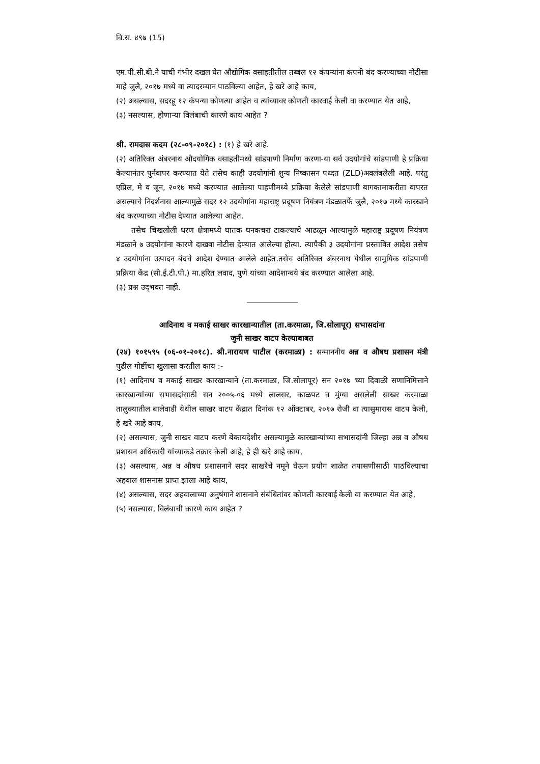वि.स. ४९७ (15)
एम.पी.सी.बी.ने याची गंभीर दखल घेत औद्योगिक वसाहतीतील तब्बल १२ कंपन्यांना कंपनी बंद करण्याच्या नोटीसा माहे जुलै, २०१७ मध्ये वा त्यादरम्यान पाठविल्या आहेत, हे खरे आहे काय,
(२) असल्यास, सदरहू १२ कंपन्या कोणत्या आहेत व त्यांच्यावर कोणती कारवाई केली वा करण्यात येत आहे,
(३) नसल्यास, होणाऱ्या विलंबाची कारणे काय आहेत ?
श्री. रामदास कदम (२८-०९-२०१८) : (१) हे खरे आहे.
(२) अतिरिक्त अंबरनाथ औदयोगिक वसाहतीमध्ये सांडपाणी निर्माण करणा-या सर्व उदयोगांचे सांडपाणी हे प्रक्रिया केल्यानंतर पुर्नवापर करण्यात येते तसेच काही उदयोगांनी शुन्य निष्कासन पध्दत (ZLD)अवलंबलेली आहे. परंतु एप्रिल, मे व जून, २०१७ मध्ये करण्यात आलेल्या पाहणीमध्ये प्रक्रिया केलेले सांडपाणी बागकामाकरीता वापरत असल्याचे निदर्शनास आल्यामुळे सदर १२ उदयोगांना महाराष्ट्र प्रदूषण नियंत्रण मंडळातर्फे जुलै, २०१७ मध्ये कारखाने बंद करण्याच्या नोटीस देण्यात आलेल्या आहेत.
तसेच चिखलोली धरण क्षेत्रामध्ये घातक घनकचरा टाकल्याचे आढळून आल्यामुळे महाराष्ट्र प्रदूषण नियंत्रण मंडळाने ७ उदयोगांना कारणे दाखवा नोटीस देण्यात आलेल्या होत्या. त्यापैकी ३ उदयोगांना प्रस्तावित आदेश तसेच ४ उदयोगांना उत्पादन बंदचे आदेश देण्यात आलेले आहेत.तसेच अतिरिक्त अंबरनाथ येथील सामुयिक सांडपाणी प्रक्रिया केंद्र (सी.ई.टी.पी.) मा.हरित लवाद, पुणे यांच्या आदेशान्वये बंद करण्यात आलेला आहे.
(३) प्रश्न उद्‌भवत नाही.
आदिनाथ व मकाई साखर कारखान्यातील (ता.करमाळा, जि.सोलापूर) सभासदांना
जुनी साखर वाटप केल्याबाबत
(२४) १०१५९५ (०६-०१-२०१८). श्री.नारायण पाटील (करमाळा) : सन्माननीय अन्न व औषध प्रशासन मंत्री पुढील गोष्टींचा खुलासा करतील काय :-
(१) आदिनाथ व मकाई साखर कारखान्याने (ता.करमाळा, जि.सोलापूर) सन २०१७ च्या दिवाळी सणानिमित्ताने कारखान्यांच्या सभासदांसाठी सन २००५-०६ मध्ये लालसर, काळपट व मुंग्या असलेली साखर करमाळा तालुक्यातील बालेवाडी येथील साखर वाटप केंद्रात दिनांक १२ ऑक्टाबर, २०१७ रोजी वा त्यासुमारास वाटप केली, हे खरे आहे काय,
(२) असल्यास, जुनी साखर वाटप करणे बेकायदेशीर असल्यामुळे कारखान्यांच्या सभासदांनी जिल्हा अन्न व औषध प्रशासन अधिकारी यांच्याकडे तक्रार केली आहे, हे ही खरे आहे काय,
(३) असल्यास, अन्न व औषध प्रशासनाने सदर साखरेचे नमूने घेऊन प्रयोग शाळेत तपासणीसाठी पाठविल्याचा अहवाल शासनास प्राप्त झाला आहे काय,
(४) असल्यास, सदर अहवालाच्या अनुषंगाने शासनाने संबंधितांवर कोणती कारवाई केली वा करण्यात येत आहे,
(५) नसल्यास, विलंबाची कारणे काय आहेत ?